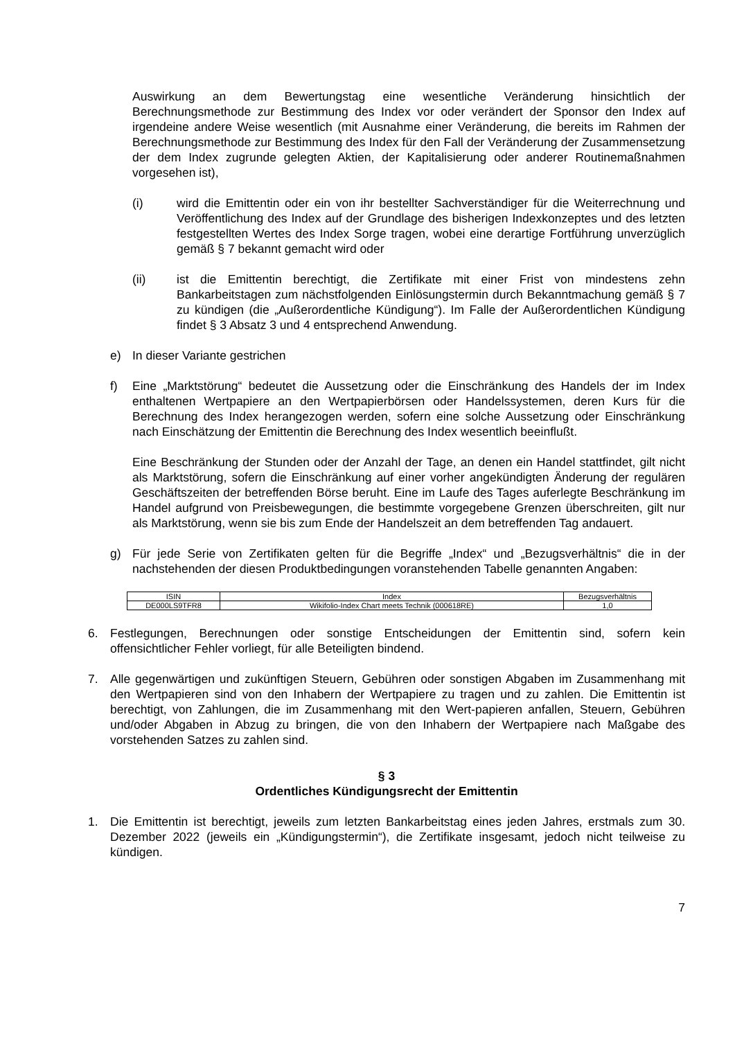Auswirkung an dem Bewertungstag eine wesentliche Veränderung hinsichtlich der Berechnungsmethode zur Bestimmung des Index vor oder verändert der Sponsor den Index auf irgendeine andere Weise wesentlich (mit Ausnahme einer Veränderung, die bereits im Rahmen der Berechnungsmethode zur Bestimmung des Index für den Fall der Veränderung der Zusammensetzung der dem Index zugrunde gelegten Aktien, der Kapitalisierung oder anderer Routinemaßnahmen vorgesehen ist),
(i) wird die Emittentin oder ein von ihr bestellter Sachverständiger für die Weiterrechnung und Veröffentlichung des Index auf der Grundlage des bisherigen Indexkonzeptes und des letzten festgestellten Wertes des Index Sorge tragen, wobei eine derartige Fortführung unverzüglich gemäß § 7 bekannt gemacht wird oder
(ii) ist die Emittentin berechtigt, die Zertifikate mit einer Frist von mindestens zehn Bankarbeitstagen zum nächstfolgenden Einlösungstermin durch Bekanntmachung gemäß § 7 zu kündigen (die „Außerordentliche Kündigung“). Im Falle der Außerordentlichen Kündigung findet § 3 Absatz 3 und 4 entsprechend Anwendung.
e) In dieser Variante gestrichen
f) Eine „Marktstörung“ bedeutet die Aussetzung oder die Einschränkung des Handels der im Index enthaltenen Wertpapiere an den Wertpapierbörsen oder Handelssystemen, deren Kurs für die Berechnung des Index herangezogen werden, sofern eine solche Aussetzung oder Einschränkung nach Einschätzung der Emittentin die Berechnung des Index wesentlich beeinflußt.
Eine Beschränkung der Stunden oder der Anzahl der Tage, an denen ein Handel stattfindet, gilt nicht als Marktstörung, sofern die Einschränkung auf einer vorher angekündigten Änderung der regulären Geschäftszeiten der betreffenden Börse beruht. Eine im Laufe des Tages auferlegte Beschränkung im Handel aufgrund von Preisbewegungen, die bestimmte vorgegebene Grenzen überschreiten, gilt nur als Marktstörung, wenn sie bis zum Ende der Handelszeit an dem betreffenden Tag andauert.
g) Für jede Serie von Zertifikaten gelten für die Begriffe „Index“ und „Bezugsverhältnis“ die in der nachstehenden der diesen Produktbedingungen voranstehenden Tabelle genannten Angaben:
| ISIN | Index | Bezugsverhältnis |
| --- | --- | --- |
| DE000LS9TFR8 | Wikifolio-Index Chart meets Technik (000618RE) | 1,0 |
6. Festlegungen, Berechnungen oder sonstige Entscheidungen der Emittentin sind, sofern kein offensichtlicher Fehler vorliegt, für alle Beteiligten bindend.
7. Alle gegenwärtigen und zukünftigen Steuern, Gebühren oder sonstigen Abgaben im Zusammenhang mit den Wertpapieren sind von den Inhabern der Wertpapiere zu tragen und zu zahlen. Die Emittentin ist berechtigt, von Zahlungen, die im Zusammenhang mit den Wert-papieren anfallen, Steuern, Gebühren und/oder Abgaben in Abzug zu bringen, die von den Inhabern der Wertpapiere nach Maßgabe des vorstehenden Satzes zu zahlen sind.
§ 3
Ordentliches Kündigungsrecht der Emittentin
1. Die Emittentin ist berechtigt, jeweils zum letzten Bankarbeitstag eines jeden Jahres, erstmals zum 30. Dezember 2022 (jeweils ein „Kündigungstermin“), die Zertifikate insgesamt, jedoch nicht teilweise zu kündigen.
7